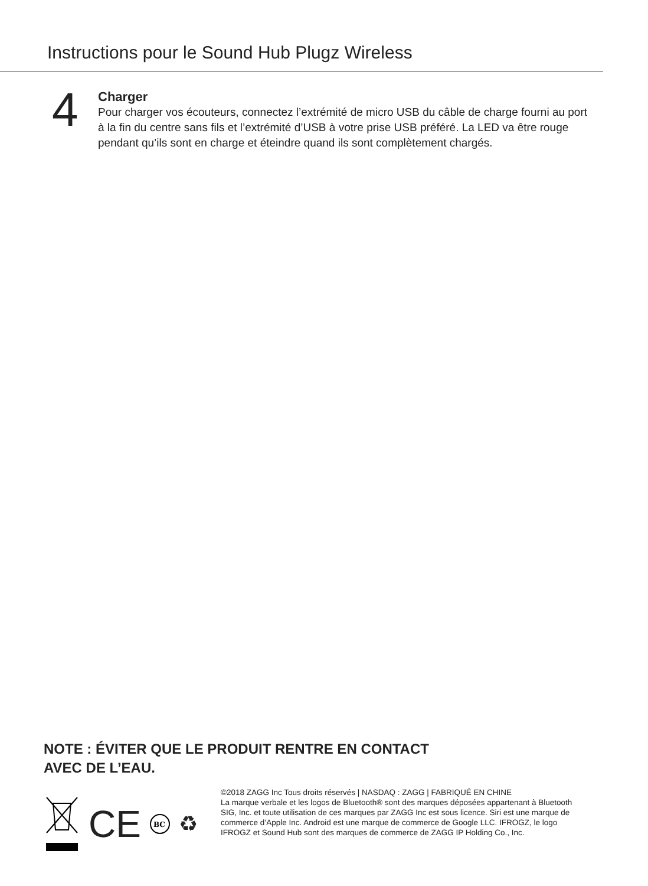Instructions pour le Sound Hub Plugz Wireless
4
Charger
Pour charger vos écouteurs, connectez l’extrémité de micro USB du câble de charge fourni au port à la fin du centre sans fils et l’extrémité d’USB à votre prise USB préféré. La LED va être rouge pendant qu’ils sont en charge et éteindre quand ils sont complètement chargés.
NOTE : ÉVITER QUE LE PRODUIT RENTRE EN CONTACT
AVEC DE L’EAU.
CE
BC
♻
©2018 ZAGG Inc Tous droits réservés | NASDAQ : ZAGG | FABRIQUÉ EN CHINE
La marque verbale et les logos de Bluetooth® sont des marques déposées appartenant à Bluetooth SIG, Inc. et toute utilisation de ces marques par ZAGG Inc est sous licence. Siri est une marque de commerce d’Apple Inc. Android est une marque de commerce de Google LLC. IFROGZ, le logo IFROGZ et Sound Hub sont des marques de commerce de ZAGG IP Holding Co., Inc.